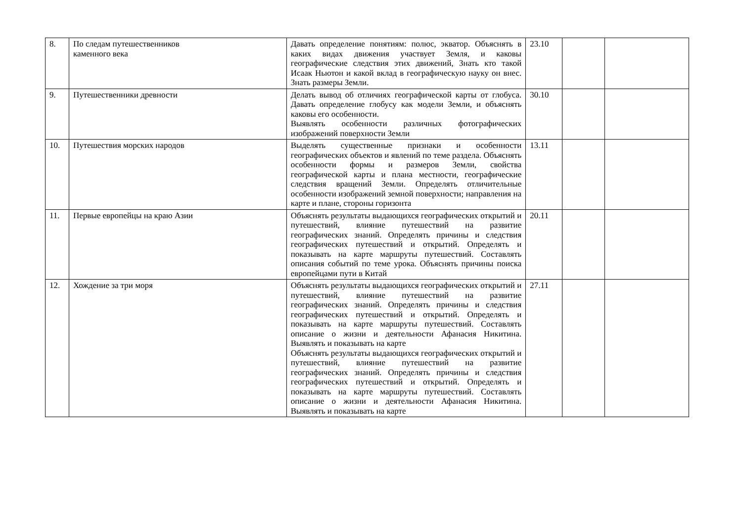| 8. | По следам путешественников каменного века | Давать определение понятиям: полюс, экватор. Объяснять в каких видах движения участвует Земля, и каковы географические следствия этих движений, Знать кто такой Исаак Ньютон и какой вклад в географическую науку он внес. Знать размеры Земли. | 23.10 | | |
| 9. | Путешественники древности | Делать вывод об отличиях географической карты от глобуса. Давать определение глобусу как модели Земли, и объяснять каковы его особенности. Выявлять особенности различных фотографических изображений поверхности Земли | 30.10 | | |
| 10. | Путешествия морских народов | Выделять существенные признаки и особенности географических объектов и явлений по теме раздела. Объяснять особенности формы и размеров Земли, свойства географической карты и плана местности, географические следствия вращений Земли. Определять отличительные особенности изображений земной поверхности; направления на карте и плане, стороны горизонта | 13.11 | | |
| 11. | Первые европейцы на краю Азии | Объяснять результаты выдающихся географических открытий и путешествий, влияние путешествий на развитие географических знаний. Определять причины и следствия географических путешествий и открытий. Определять и показывать на карте маршруты путешествий. Составлять описания событий по теме урока. Объяснять причины поиска европейцами пути в Китай | 20.11 | | |
| 12. | Хождение за три моря | Объяснять результаты выдающихся географических открытий и путешествий, влияние путешествий на развитие географических знаний. Определять причины и следствия географических путешествий и открытий. Определять и показывать на карте маршруты путешествий. Составлять описание о жизни и деятельности Афанасия Никитина. Выявлять и показывать на карте Объяснять результаты выдающихся географических открытий и путешествий, влияние путешествий на развитие географических знаний. Определять причины и следствия географических путешествий и открытий. Определять и показывать на карте маршруты путешествий. Составлять описание о жизни и деятельности Афанасия Никитина. Выявлять и показывать на карте | 27.11 | | |